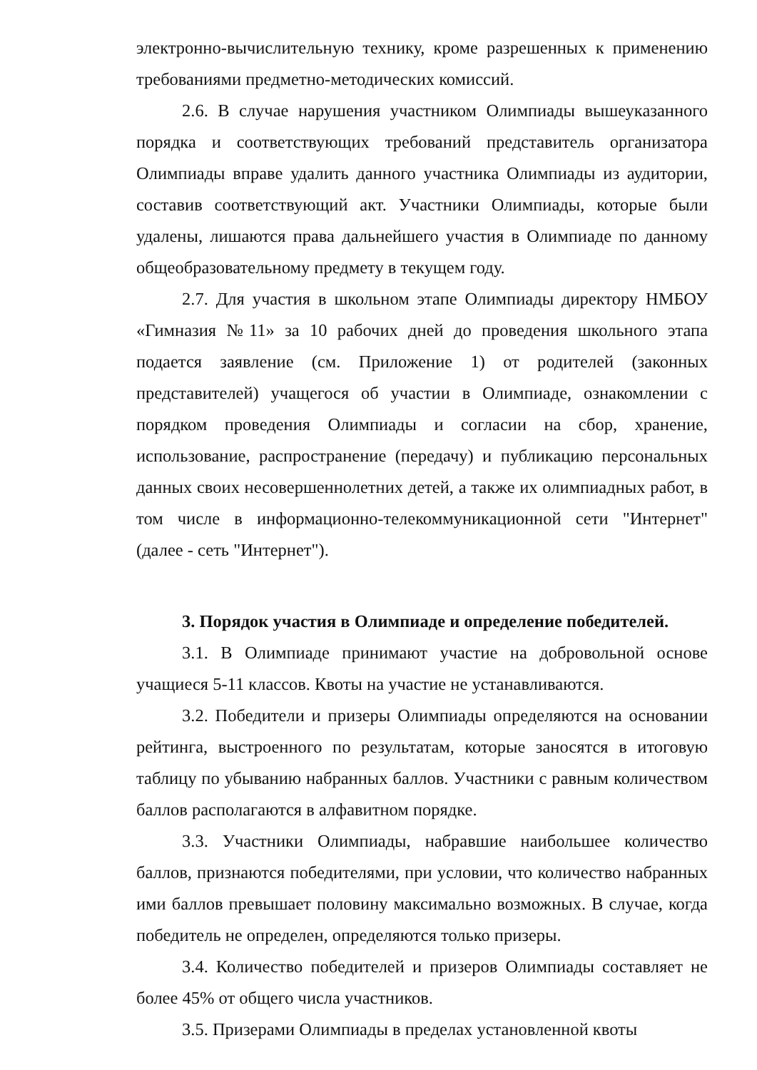электронно-вычислительную технику, кроме разрешенных к применению требованиями предметно-методических комиссий.
2.6. В случае нарушения участником Олимпиады вышеуказанного порядка и соответствующих требований представитель организатора Олимпиады вправе удалить данного участника Олимпиады из аудитории, составив соответствующий акт. Участники Олимпиады, которые были удалены, лишаются права дальнейшего участия в Олимпиаде по данному общеобразовательному предмету в текущем году.
2.7. Для участия в школьном этапе Олимпиады директору НМБОУ «Гимназия №11» за 10 рабочих дней до проведения школьного этапа подается заявление (см. Приложение 1) от родителей (законных представителей) учащегося об участии в Олимпиаде, ознакомлении с порядком проведения Олимпиады и согласии на сбор, хранение, использование, распространение (передачу) и публикацию персональных данных своих несовершеннолетних детей, а также их олимпиадных работ, в том числе в информационно-телекоммуникационной сети "Интернет" (далее - сеть "Интернет").
3. Порядок участия в Олимпиаде и определение победителей.
3.1. В Олимпиаде принимают участие на добровольной основе учащиеся 5-11 классов. Квоты на участие не устанавливаются.
3.2. Победители и призеры Олимпиады определяются на основании рейтинга, выстроенного по результатам, которые заносятся в итоговую таблицу по убыванию набранных баллов. Участники с равным количеством баллов располагаются в алфавитном порядке.
3.3. Участники Олимпиады, набравшие наибольшее количество баллов, признаются победителями, при условии, что количество набранных ими баллов превышает половину максимально возможных. В случае, когда победитель не определен, определяются только призеры.
3.4. Количество победителей и призеров Олимпиады составляет не более 45% от общего числа участников.
3.5. Призерами Олимпиады в пределах установленной квоты